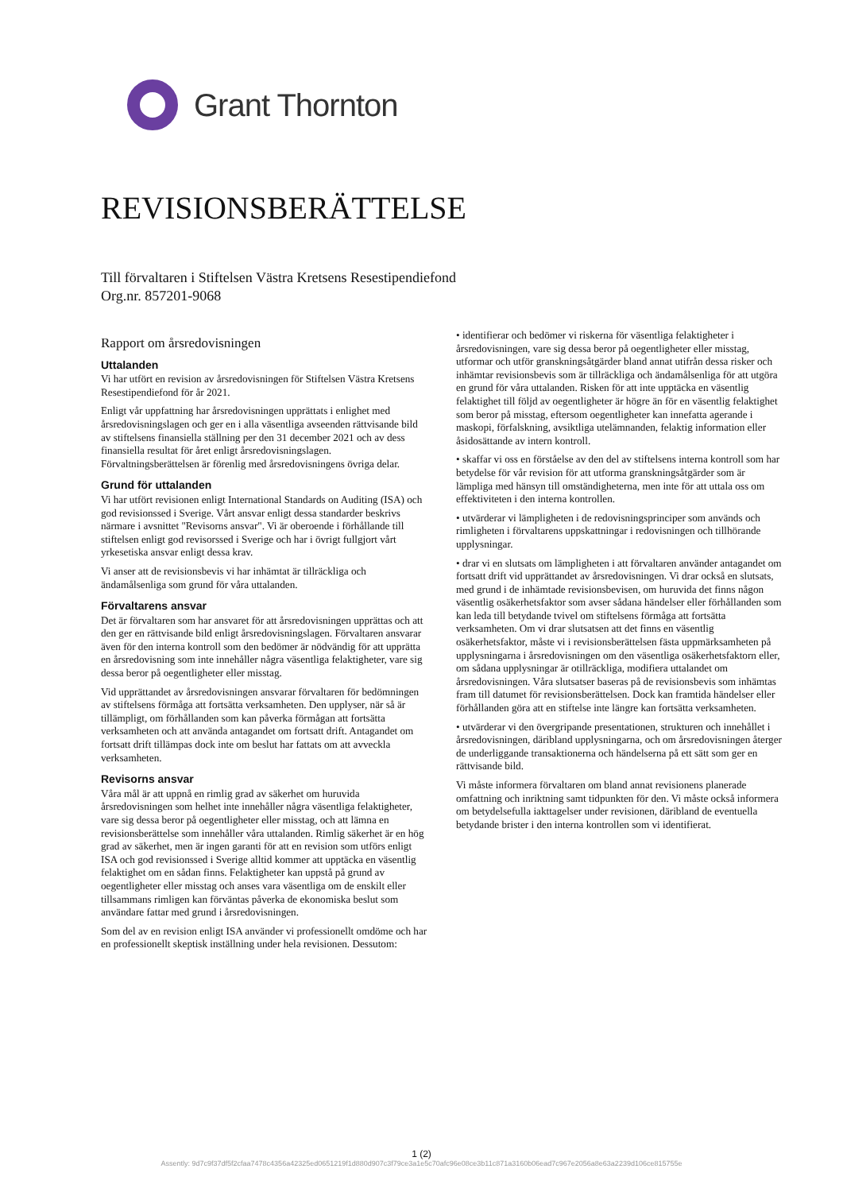Grant Thornton
REVISIONSBERÄTTELSE
Till förvaltaren i Stiftelsen Västra Kretsens Resestipendiefond
Org.nr. 857201-9068
Rapport om årsredovisningen
Uttalanden
Vi har utfört en revision av årsredovisningen för Stiftelsen Västra Kretsens Resestipendiefond för år 2021.
Enligt vår uppfattning har årsredovisningen upprättats i enlighet med årsredovisningslagen och ger en i alla väsentliga avseenden rättvisande bild av stiftelsens finansiella ställning per den 31 december 2021 och av dess finansiella resultat för året enligt årsredovisningslagen. Förvaltningsberättelsen är förenlig med årsredovisningens övriga delar.
Grund för uttalanden
Vi har utfört revisionen enligt International Standards on Auditing (ISA) och god revisionssed i Sverige. Vårt ansvar enligt dessa standarder beskrivs närmare i avsnittet "Revisorns ansvar". Vi är oberoende i förhållande till stiftelsen enligt god revisorssed i Sverige och har i övrigt fullgjort vårt yrkesetiska ansvar enligt dessa krav.
Vi anser att de revisionsbevis vi har inhämtat är tillräckliga och ändamålsenliga som grund för våra uttalanden.
Förvaltarens ansvar
Det är förvaltaren som har ansvaret för att årsredovisningen upprättas och att den ger en rättvisande bild enligt årsredovisningslagen. Förvaltaren ansvarar även för den interna kontroll som den bedömer är nödvändig för att upprätta en årsredovisning som inte innehåller några väsentliga felaktigheter, vare sig dessa beror på oegentligheter eller misstag.
Vid upprättandet av årsredovisningen ansvarar förvaltaren för bedömningen av stiftelsens förmåga att fortsätta verksamheten. Den upplyser, när så är tillämpligt, om förhållanden som kan påverka förmågan att fortsätta verksamheten och att använda antagandet om fortsatt drift. Antagandet om fortsatt drift tillämpas dock inte om beslut har fattats om att avveckla verksamheten.
Revisorns ansvar
Våra mål är att uppnå en rimlig grad av säkerhet om huruvida årsredovisningen som helhet inte innehåller några väsentliga felaktigheter, vare sig dessa beror på oegentligheter eller misstag, och att lämna en revisionsberättelse som innehåller våra uttalanden. Rimlig säkerhet är en hög grad av säkerhet, men är ingen garanti för att en revision som utförs enligt ISA och god revisionssed i Sverige alltid kommer att upptäcka en väsentlig felaktighet om en sådan finns. Felaktigheter kan uppstå på grund av oegentligheter eller misstag och anses vara väsentliga om de enskilt eller tillsammans rimligen kan förväntas påverka de ekonomiska beslut som användare fattar med grund i årsredovisningen.
Som del av en revision enligt ISA använder vi professionellt omdöme och har en professionellt skeptisk inställning under hela revisionen. Dessutom:
• identifierar och bedömer vi riskerna för väsentliga felaktigheter i årsredovisningen, vare sig dessa beror på oegentligheter eller misstag, utformar och utför granskningsåtgärder bland annat utifrån dessa risker och inhämtar revisionsbevis som är tillräckliga och ändamålsenliga för att utgöra en grund för våra uttalanden. Risken för att inte upptäcka en väsentlig felaktighet till följd av oegentligheter är högre än för en väsentlig felaktighet som beror på misstag, eftersom oegentligheter kan innefatta agerande i maskopi, förfalskning, avsiktliga utelämnanden, felaktig information eller åsidosättande av intern kontroll.
• skaffar vi oss en förståelse av den del av stiftelsens interna kontroll som har betydelse för vår revision för att utforma granskningsåtgärder som är lämpliga med hänsyn till omständigheterna, men inte för att uttala oss om effektiviteten i den interna kontrollen.
• utvärderar vi lämpligheten i de redovisningsprinciper som används och rimligheten i förvaltarens uppskattningar i redovisningen och tillhörande upplysningar.
• drar vi en slutsats om lämpligheten i att förvaltaren använder antagandet om fortsatt drift vid upprättandet av årsredovisningen. Vi drar också en slutsats, med grund i de inhämtade revisionsbevisen, om huruvida det finns någon väsentlig osäkerhetsfaktor som avser sådana händelser eller förhållanden som kan leda till betydande tvivel om stiftelsens förmåga att fortsätta verksamheten. Om vi drar slutsatsen att det finns en väsentlig osäkerhetsfaktor, måste vi i revisionsberättelsen fästa uppmärksamheten på upplysningarna i årsredovisningen om den väsentliga osäkerhetsfaktorn eller, om sådana upplysningar är otillräckliga, modifiera uttalandet om årsredovisningen. Våra slutsatser baseras på de revisionsbevis som inhämtas fram till datumet för revisionsberättelsen. Dock kan framtida händelser eller förhållanden göra att en stiftelse inte längre kan fortsätta verksamheten.
• utvärderar vi den övergripande presentationen, strukturen och innehållet i årsredovisningen, däribland upplysningarna, och om årsredovisningen återger de underliggande transaktionerna och händelserna på ett sätt som ger en rättvisande bild.
Vi måste informera förvaltaren om bland annat revisionens planerade omfattning och inriktning samt tidpunkten för den. Vi måste också informera om betydelsefulla iakttagelser under revisionen, däribland de eventuella betydande brister i den interna kontrollen som vi identifierat.
1 (2)
Assently: 9d7c9f37df5f2cfaa7478c4356a42325ed0651219f1d880d907c3f79ce3a1e5c70afc96e08ce3b11c871a3160b06ead7c967e2056a8e63a2239d106ce815755e